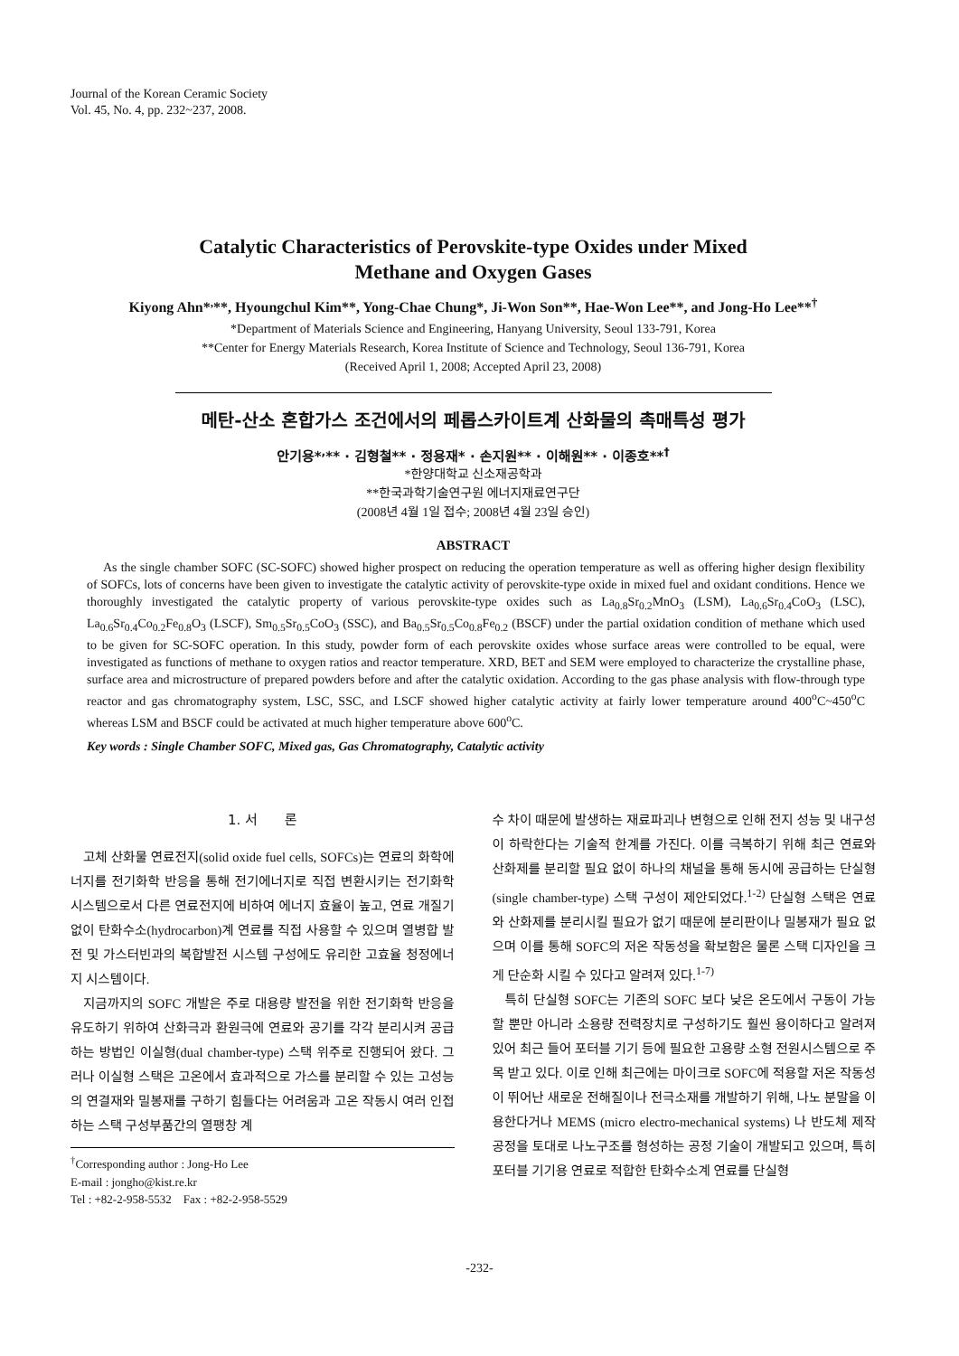Journal of the Korean Ceramic Society
Vol. 45, No. 4, pp. 232~237, 2008.
Catalytic Characteristics of Perovskite-type Oxides under Mixed
Methane and Oxygen Gases
Kiyong Ahn*<sup>,</sup>**, Hyoungchul Kim**, Yong-Chae Chung*, Ji-Won Son**, Hae-Won Lee**, and Jong-Ho Lee**<sup>†</sup>
*Department of Materials Science and Engineering, Hanyang University, Seoul 133-791, Korea
**Center for Energy Materials Research, Korea Institute of Science and Technology, Seoul 136-791, Korea
(Received April 1, 2008; Accepted April 23, 2008)
메탄-산소 혼합가스 조건에서의 페롭스카이트계 산화물의 촉매특성 평가
안기용*<sup>,</sup>** · 김형철** · 정용재* · 손지원** · 이해원** · 이종호**<sup>†</sup>
*한양대학교 신소재공학과
**한국과학기술연구원 에너지재료연구단
(2008년 4월 1일 접수; 2008년 4월 23일 승인)
ABSTRACT
As the single chamber SOFC (SC-SOFC) showed higher prospect on reducing the operation temperature as well as offering higher design flexibility of SOFCs, lots of concerns have been given to investigate the catalytic activity of perovskite-type oxide in mixed fuel and oxidant conditions. Hence we thoroughly investigated the catalytic property of various perovskite-type oxides such as La<sub>0.8</sub>Sr<sub>0.2</sub>MnO<sub>3</sub> (LSM), La<sub>0.6</sub>Sr<sub>0.4</sub>CoO<sub>3</sub> (LSC), La<sub>0.6</sub>Sr<sub>0.4</sub>Co<sub>0.2</sub>Fe<sub>0.8</sub>O<sub>3</sub> (LSCF), Sm<sub>0.5</sub>Sr<sub>0.5</sub>CoO<sub>3</sub> (SSC), and Ba<sub>0.5</sub>Sr<sub>0.5</sub>Co<sub>0.8</sub>Fe<sub>0.2</sub> (BSCF) under the partial oxidation condition of methane which used to be given for SC-SOFC operation. In this study, powder form of each perovskite oxides whose surface areas were controlled to be equal, were investigated as functions of methane to oxygen ratios and reactor temperature. XRD, BET and SEM were employed to characterize the crystalline phase, surface area and microstructure of prepared powders before and after the catalytic oxidation. According to the gas phase analysis with flow-through type reactor and gas chromatography system, LSC, SSC, and LSCF showed higher catalytic activity at fairly lower temperature around 400<sup>o</sup>C~450<sup>o</sup>C whereas LSM and BSCF could be activated at much higher temperature above 600<sup>o</sup>C.
Key words : Single Chamber SOFC, Mixed gas, Gas Chromatography, Catalytic activity
1. 서　　론
고체 산화물 연료전지(solid oxide fuel cells, SOFCs)는 연료의 화학에너지를 전기화학 반응을 통해 전기에너지로 직접 변환시키는 전기화학 시스템으로서 다른 연료전지에 비하여 에너지 효율이 높고, 연료 개질기 없이 탄화수소(hydrocarbon)계 연료를 직접 사용할 수 있으며 열병합 발전 및 가스터빈과의 복합발전 시스템 구성에도 유리한 고효율 청정에너지 시스템이다.
지금까지의 SOFC 개발은 주로 대용량 발전을 위한 전기화학 반응을 유도하기 위하여 산화극과 환원극에 연료와 공기를 각각 분리시켜 공급하는 방법인 이실형(dual chamber-type) 스택 위주로 진행되어 왔다. 그러나 이실형 스택은 고온에서 효과적으로 가스를 분리할 수 있는 고성능의 연결재와 밀봉재를 구하기 힘들다는 어려움과 고온 작동시 여러 인접하는 스택 구성부품간의 열팽창 계
<sup>†</sup> Corresponding author : Jong-Ho Lee
E-mail : jongho@kist.re.kr
Tel : +82-2-958-5532　Fax : +82-2-958-5529
수 차이 때문에 발생하는 재료파괴나 변형으로 인해 전지 성능 및 내구성이 하락한다는 기술적 한계를 가진다. 이를 극복하기 위해 최근 연료와 산화제를 분리할 필요 없이 하나의 채널을 통해 동시에 공급하는 단실형(single chamber-type) 스택 구성이 제안되었다.<sup>1-2)</sup> 단실형 스택은 연료와 산화제를 분리시킬 필요가 없기 때문에 분리판이나 밀봉재가 필요 없으며 이를 통해 SOFC의 저온 작동성을 확보함은 물론 스택 디자인을 크게 단순화 시킬 수 있다고 알려져 있다.<sup>1-7)</sup>
특히 단실형 SOFC는 기존의 SOFC 보다 낮은 온도에서 구동이 가능할 뿐만 아니라 소용량 전력장치로 구성하기도 훨씬 용이하다고 알려져 있어 최근 들어 포터블 기기 등에 필요한 고용량 소형 전원시스템으로 주목 받고 있다. 이로 인해 최근에는 마이크로 SOFC에 적용할 저온 작동성이 뛰어난 새로운 전해질이나 전극소재를 개발하기 위해, 나노 분말을 이용한다거나 MEMS (micro electro-mechanical systems) 나 반도체 제작 공정을 토대로 나노구조를 형성하는 공정 기술이 개발되고 있으며, 특히 포터블 기기용 연료로 적합한 탄화수소계 연료를 단실형
-232-